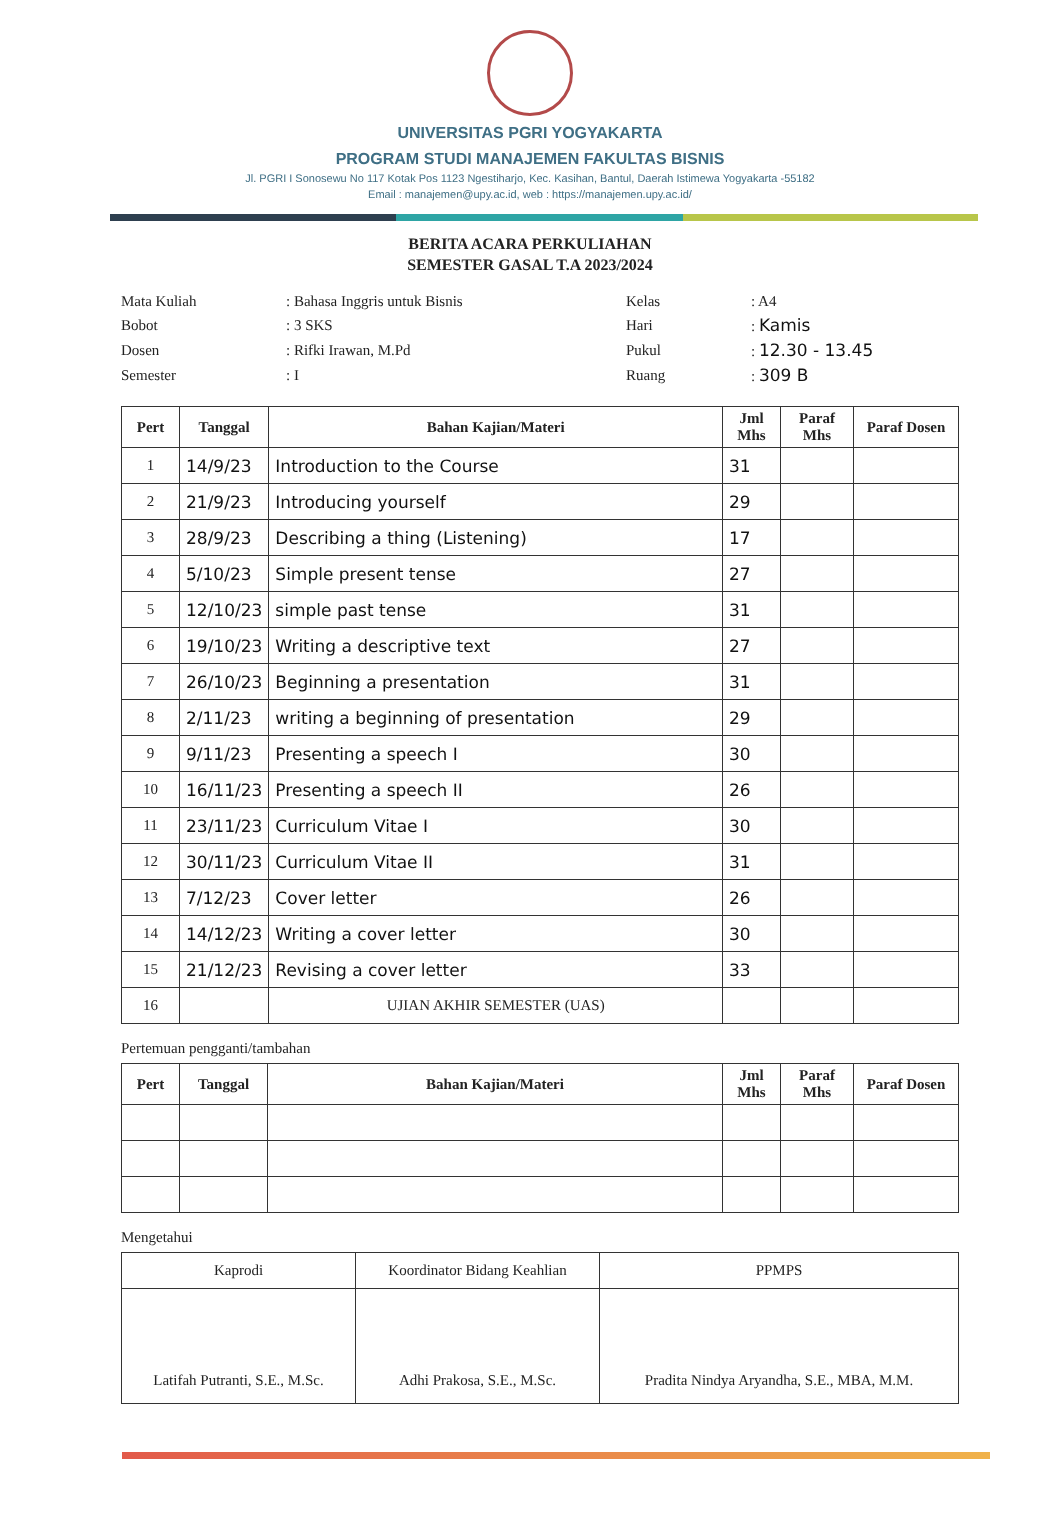UNIVERSITAS PGRI YOGYAKARTA
PROGRAM STUDI MANAJEMEN FAKULTAS BISNIS
Jl. PGRI I Sonosewu No 117 Kotak Pos 1123 Ngestiharjo, Kec. Kasihan, Bantul, Daerah Istimewa Yogyakarta -55182
Email : manajemen@upy.ac.id, web : https://manajemen.upy.ac.id/
BERITA ACARA PERKULIAHAN
SEMESTER GASAL T.A 2023/2024
Mata Kuliah
: Bahasa Inggris untuk Bisnis
Kelas
: A4
Bobot
: 3 SKS
Hari
: Kamis
Dosen
: Rifki Irawan, M.Pd
Pukul
: 12.30 - 13.45
Semester
: I
Ruang
: 309 B
| Pert | Tanggal | Bahan Kajian/Materi | Jml Mhs | Paraf Mhs | Paraf Dosen |
| --- | --- | --- | --- | --- | --- |
| 1 | 14/9/23 | Introduction to the Course | 31 | | |
| 2 | 21/9/23 | Introducing yourself | 29 | | |
| 3 | 28/9/23 | Describing a thing (Listening) | 17 | | |
| 4 | 5/10/23 | Simple present tense | 27 | | |
| 5 | 12/10/23 | simple past tense | 31 | | |
| 6 | 19/10/23 | Writing a descriptive text | 27 | | |
| 7 | 26/10/23 | Beginning a presentation | 31 | | |
| 8 | 2/11/23 | writing a beginning of presentation | 29 | | |
| 9 | 9/11/23 | Presenting a speech I | 30 | | |
| 10 | 16/11/23 | Presenting a speech II | 26 | | |
| 11 | 23/11/23 | Curriculum Vitae I | 30 | | |
| 12 | 30/11/23 | Curriculum Vitae II | 31 | | |
| 13 | 7/12/23 | Cover letter | 26 | | |
| 14 | 14/12/23 | Writing a cover letter | 30 | | |
| 15 | 21/12/23 | Revising a cover letter | 33 | | |
| 16 | | UJIAN AKHIR SEMESTER (UAS) | | | |
Pertemuan pengganti/tambahan
| Pert | Tanggal | Bahan Kajian/Materi | Jml Mhs | Paraf Mhs | Paraf Dosen |
| --- | --- | --- | --- | --- | --- |
Mengetahui
| Kaprodi | Koordinator Bidang Keahlian | PPMPS |
| Latifah Putranti, S.E., M.Sc. | Adhi Prakosa, S.E., M.Sc. | Pradita Nindya Aryandha, S.E., MBA, M.M. |